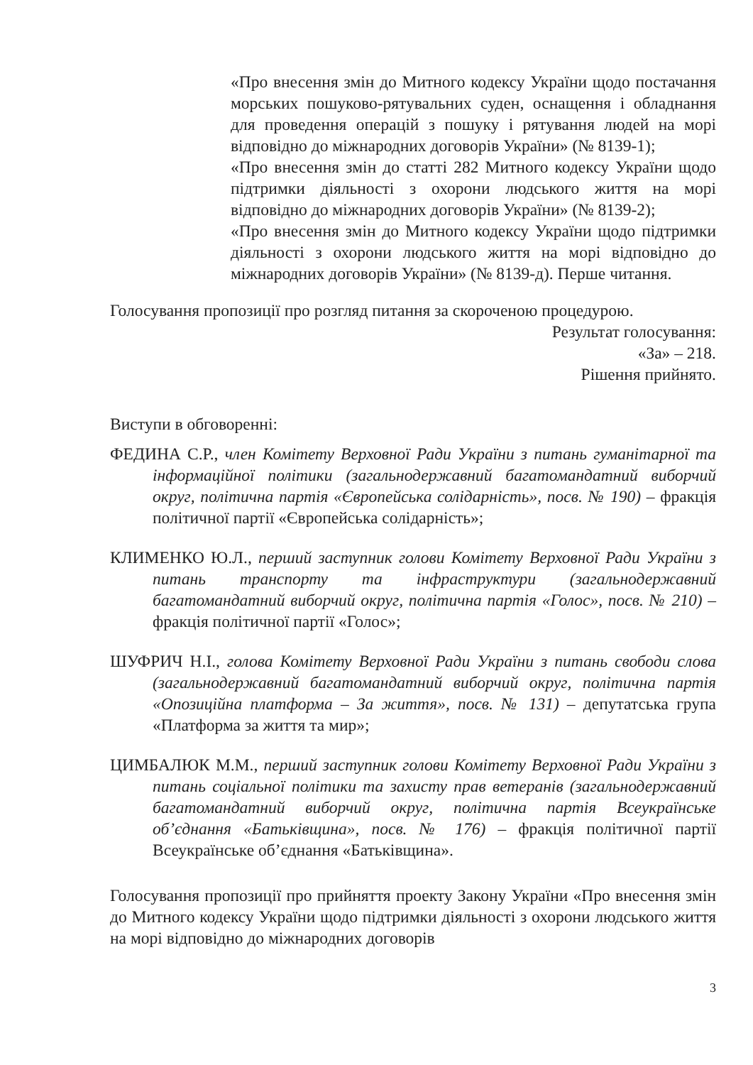«Про внесення змін до Митного кодексу України щодо постачання морських пошуково-рятувальних суден, оснащення і обладнання для проведення операцій з пошуку і рятування людей на морі відповідно до міжнародних договорів України» (№ 8139-1);
«Про внесення змін до статті 282 Митного кодексу України щодо підтримки діяльності з охорони людського життя на морі відповідно до міжнародних договорів України» (№ 8139-2);
«Про внесення змін до Митного кодексу України щодо підтримки діяльності з охорони людського життя на морі відповідно до міжнародних договорів України» (№ 8139-д). Перше читання.
Голосування пропозиції про розгляд питання за скороченою процедурою.
Результат голосування:
«За» – 218.
Рішення прийнято.
Виступи в обговоренні:
ФЕДИНА С.Р., член Комітету Верховної Ради України з питань гуманітарної та інформаційної політики (загальнодержавний багатомандатний виборчий округ, політична партія «Європейська солідарність», посв. № 190) – фракція політичної партії «Європейська солідарність»;
КЛИМЕНКО Ю.Л., перший заступник голови Комітету Верховної Ради України з питань транспорту та інфраструктури (загальнодержавний багатомандатний виборчий округ, політична партія «Голос», посв. № 210) – фракція політичної партії «Голос»;
ШУФРИЧ Н.І., голова Комітету Верховної Ради України з питань свободи слова (загальнодержавний багатомандатний виборчий округ, політична партія «Опозиційна платформа – За життя», посв. № 131) – депутатська група «Платформа за життя та мир»;
ЦИМБАЛЮК М.М., перший заступник голови Комітету Верховної Ради України з питань соціальної політики та захисту прав ветеранів (загальнодержавний багатомандатний виборчий округ, політична партія Всеукраїнське об’єднання «Батьківщина», посв. № 176) – фракція політичної партії Всеукраїнське об’єднання «Батьківщина».
Голосування пропозиції про прийняття проекту Закону України «Про внесення змін до Митного кодексу України щодо підтримки діяльності з охорони людського життя на морі відповідно до міжнародних договорів
3